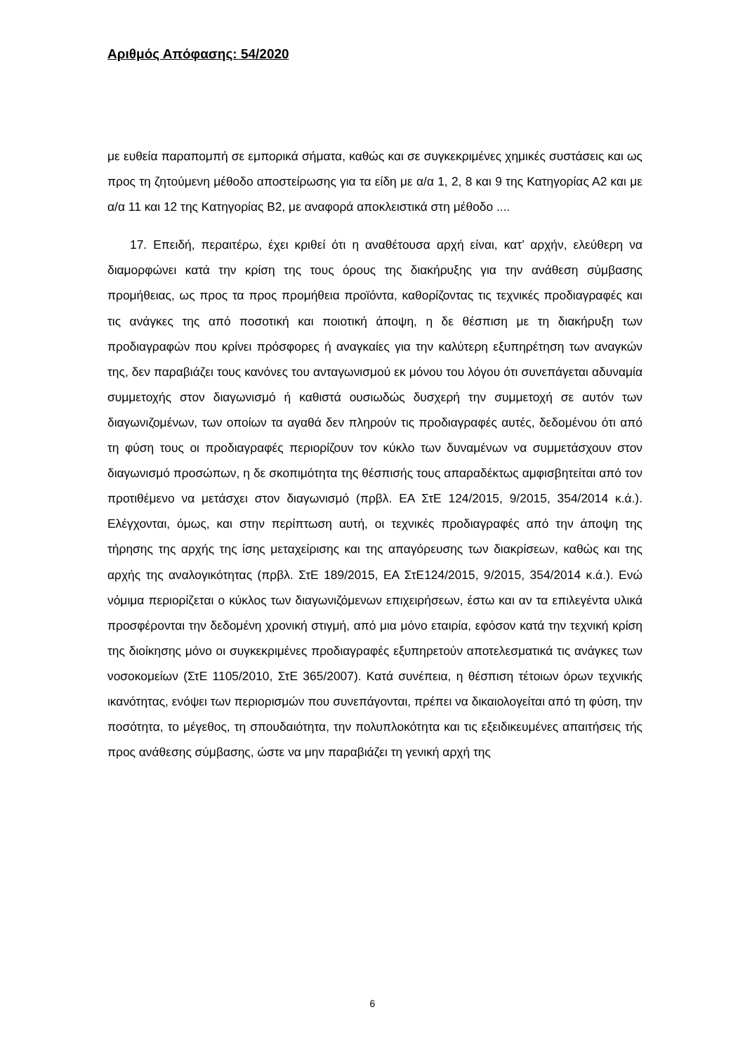Αριθμός Απόφασης: 54/2020
με ευθεία παραπομπή σε εμπορικά σήματα, καθώς και σε συγκεκριμένες χημικές συστάσεις και ως προς τη ζητούμενη μέθοδο αποστείρωσης για τα είδη με α/α 1, 2, 8 και 9 της Κατηγορίας Α2 και με α/α 11 και 12 της Κατηγορίας Β2, με αναφορά αποκλειστικά στη μέθοδο ....
17. Επειδή, περαιτέρω, έχει κριθεί ότι η αναθέτουσα αρχή είναι, κατ’ αρχήν, ελεύθερη να διαμορφώνει κατά την κρίση της τους όρους της διακήρυξης για την ανάθεση σύμβασης προμήθειας, ως προς τα προς προμήθεια προϊόντα, καθορίζοντας τις τεχνικές προδιαγραφές και τις ανάγκες της από ποσοτική και ποιοτική άποψη, η δε θέσπιση με τη διακήρυξη των προδιαγραφών που κρίνει πρόσφορες ή αναγκαίες για την καλύτερη εξυπηρέτηση των αναγκών της, δεν παραβιάζει τους κανόνες του ανταγωνισμού εκ μόνου του λόγου ότι συνεπάγεται αδυναμία συμμετοχής στον διαγωνισμό ή καθιστά ουσιωδώς δυσχερή την συμμετοχή σε αυτόν των διαγωνιζομένων, των οποίων τα αγαθά δεν πληρούν τις προδιαγραφές αυτές, δεδομένου ότι από τη φύση τους οι προδιαγραφές περιορίζουν τον κύκλο των δυναμένων να συμμετάσχουν στον διαγωνισμό προσώπων, η δε σκοπιμότητα της θέσπισής τους απαραδέκτως αμφισβητείται από τον προτιθέμενο να μετάσχει στον διαγωνισμό (πρβλ. ΕΑ ΣτΕ 124/2015, 9/2015, 354/2014 κ.ά.). Ελέγχονται, όμως, και στην περίπτωση αυτή, οι τεχνικές προδιαγραφές από την άποψη της τήρησης της αρχής της ίσης μεταχείρισης και της απαγόρευσης των διακρίσεων, καθώς και της αρχής της αναλογικότητας (πρβλ. ΣτΕ 189/2015, ΕΑ ΣτΕ124/2015, 9/2015, 354/2014 κ.ά.). Ενώ νόμιμα περιορίζεται ο κύκλος των διαγωνιζόμενων επιχειρήσεων, έστω και αν τα επιλεγέντα υλικά προσφέρονται την δεδομένη χρονική στιγμή, από μια μόνο εταιρία, εφόσον κατά την τεχνική κρίση της διοίκησης μόνο οι συγκεκριμένες προδιαγραφές εξυπηρετούν αποτελεσματικά τις ανάγκες των νοσοκομείων (ΣτΕ 1105/2010, ΣτΕ 365/2007). Κατά συνέπεια, η θέσπιση τέτοιων όρων τεχνικής ικανότητας, ενόψει των περιορισμών που συνεπάγονται, πρέπει να δικαιολογείται από τη φύση, την ποσότητα, το μέγεθος, τη σπουδαιότητα, την πολυπλοκότητα και τις εξειδικευμένες απαιτήσεις τής προς ανάθεσης σύμβασης, ώστε να μην παραβιάζει τη γενική αρχή της
6